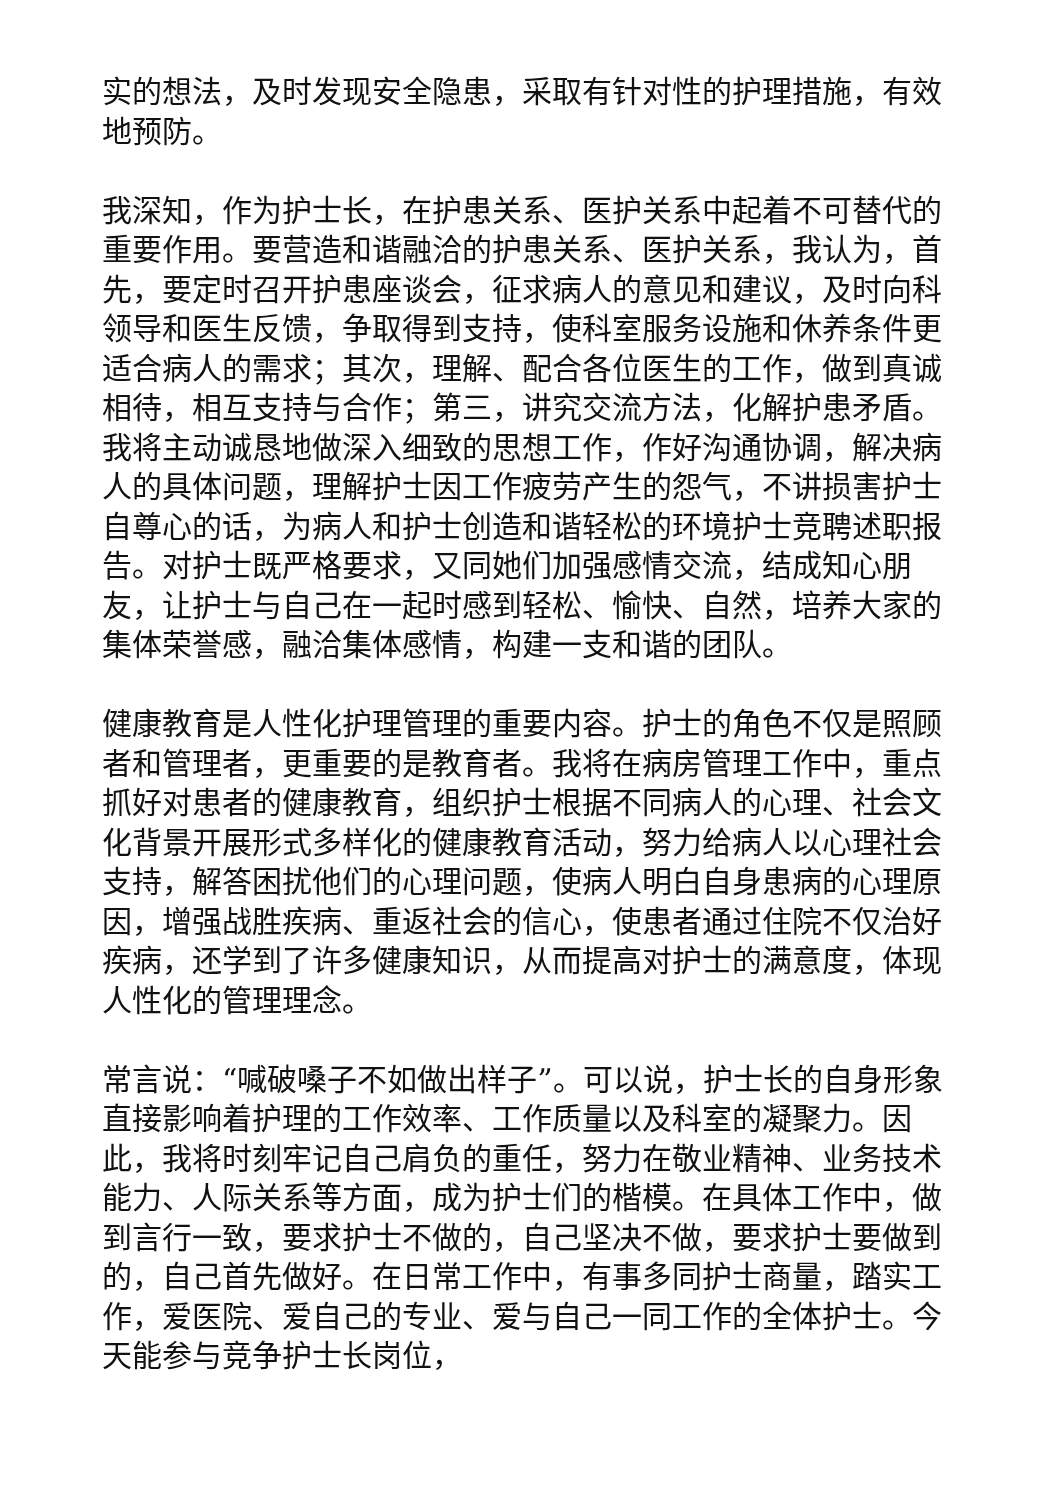实的想法，及时发现安全隐患，采取有针对性的护理措施，有效地预防。
我深知，作为护士长，在护患关系、医护关系中起着不可替代的重要作用。要营造和谐融洽的护患关系、医护关系，我认为，首先，要定时召开护患座谈会，征求病人的意见和建议，及时向科领导和医生反馈，争取得到支持，使科室服务设施和休养条件更适合病人的需求；其次，理解、配合各位医生的工作，做到真诚相待，相互支持与合作；第三，讲究交流方法，化解护患矛盾。我将主动诚恳地做深入细致的思想工作，作好沟通协调，解决病人的具体问题，理解护士因工作疲劳产生的怨气，不讲损害护士自尊心的话，为病人和护士创造和谐轻松的环境护士竞聘述职报告。对护士既严格要求，又同她们加强感情交流，结成知心朋友，让护士与自己在一起时感到轻松、愉快、自然，培养大家的集体荣誉感，融洽集体感情，构建一支和谐的团队。
健康教育是人性化护理管理的重要内容。护士的角色不仅是照顾者和管理者，更重要的是教育者。我将在病房管理工作中，重点抓好对患者的健康教育，组织护士根据不同病人的心理、社会文化背景开展形式多样化的健康教育活动，努力给病人以心理社会支持，解答困扰他们的心理问题，使病人明白自身患病的心理原因，增强战胜疾病、重返社会的信心，使患者通过住院不仅治好疾病，还学到了许多健康知识，从而提高对护士的满意度，体现人性化的管理理念。
常言说：“喊破嗓子不如做出样子”。可以说，护士长的自身形象直接影响着护理的工作效率、工作质量以及科室的凝聚力。因此，我将时刻牢记自己肩负的重任，努力在敬业精神、业务技术能力、人际关系等方面，成为护士们的楷模。在具体工作中，做到言行一致，要求护士不做的，自己坚决不做，要求护士要做到的，自己首先做好。在日常工作中，有事多同护士商量，踏实工作，爱医院、爱自己的专业、爱与自己一同工作的全体护士。今天能参与竞争护士长岗位，